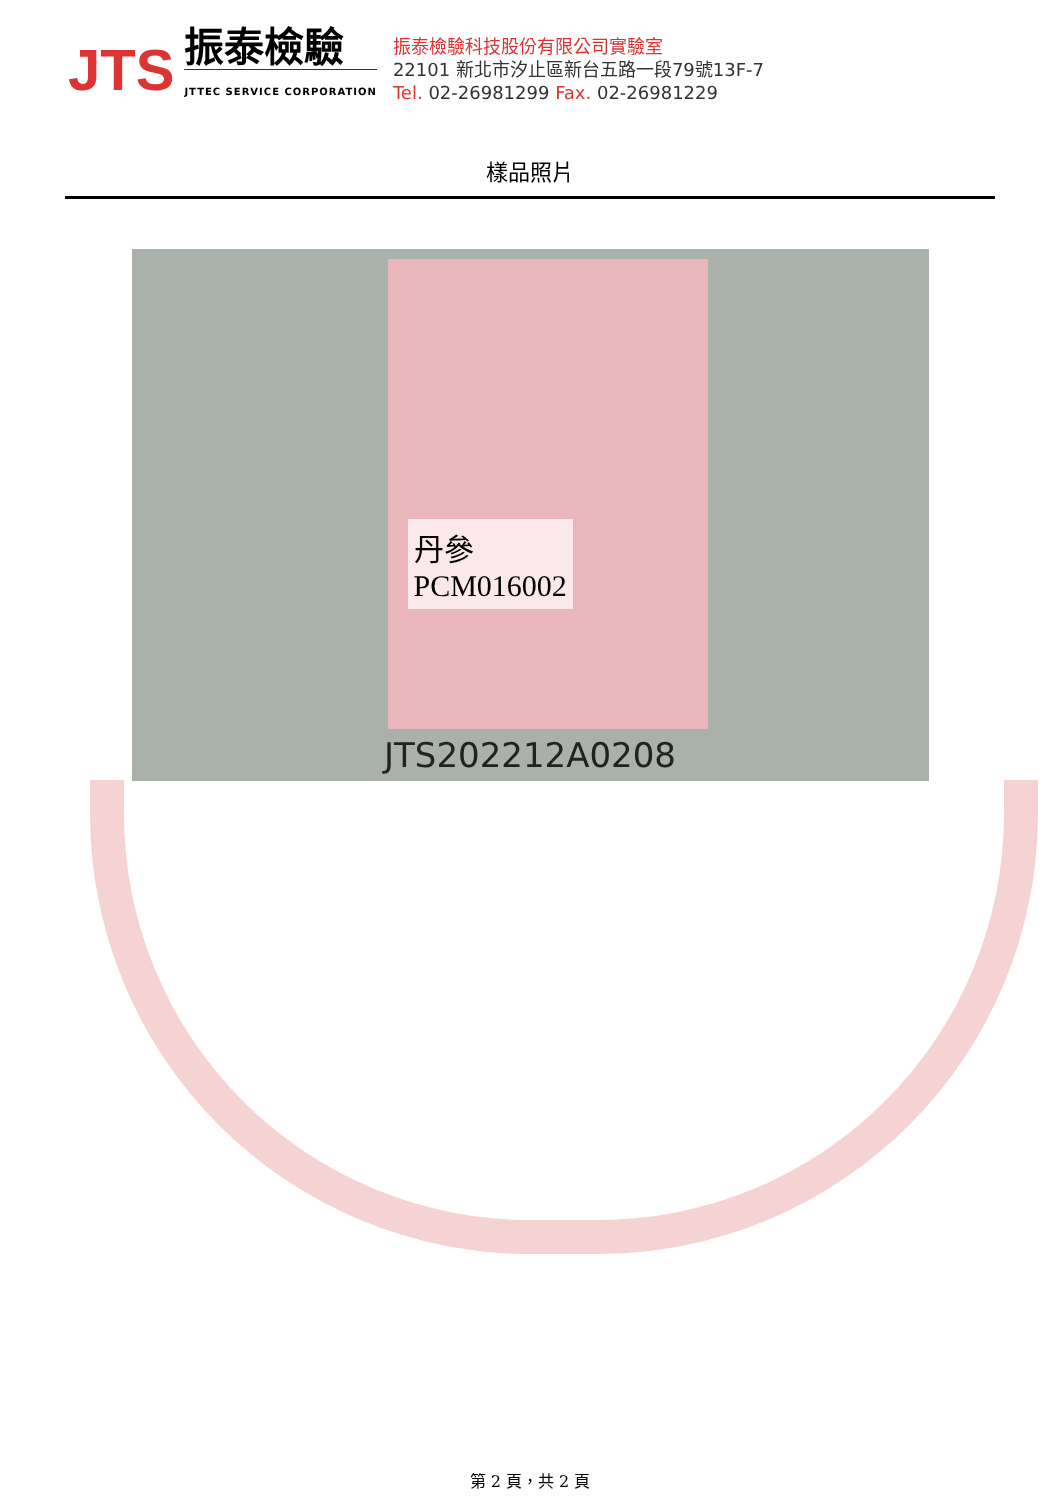JTS
振泰檢驗
JTTEC SERVICE CORPORATION
振泰檢驗科技股份有限公司實驗室
22101 新北市汐止區新台五路一段79號13F-7
Tel. 02-26981299 Fax. 02-26981229
樣品照片
丹參
PCM016002
JTS202212A0208
第 2 頁，共 2 頁